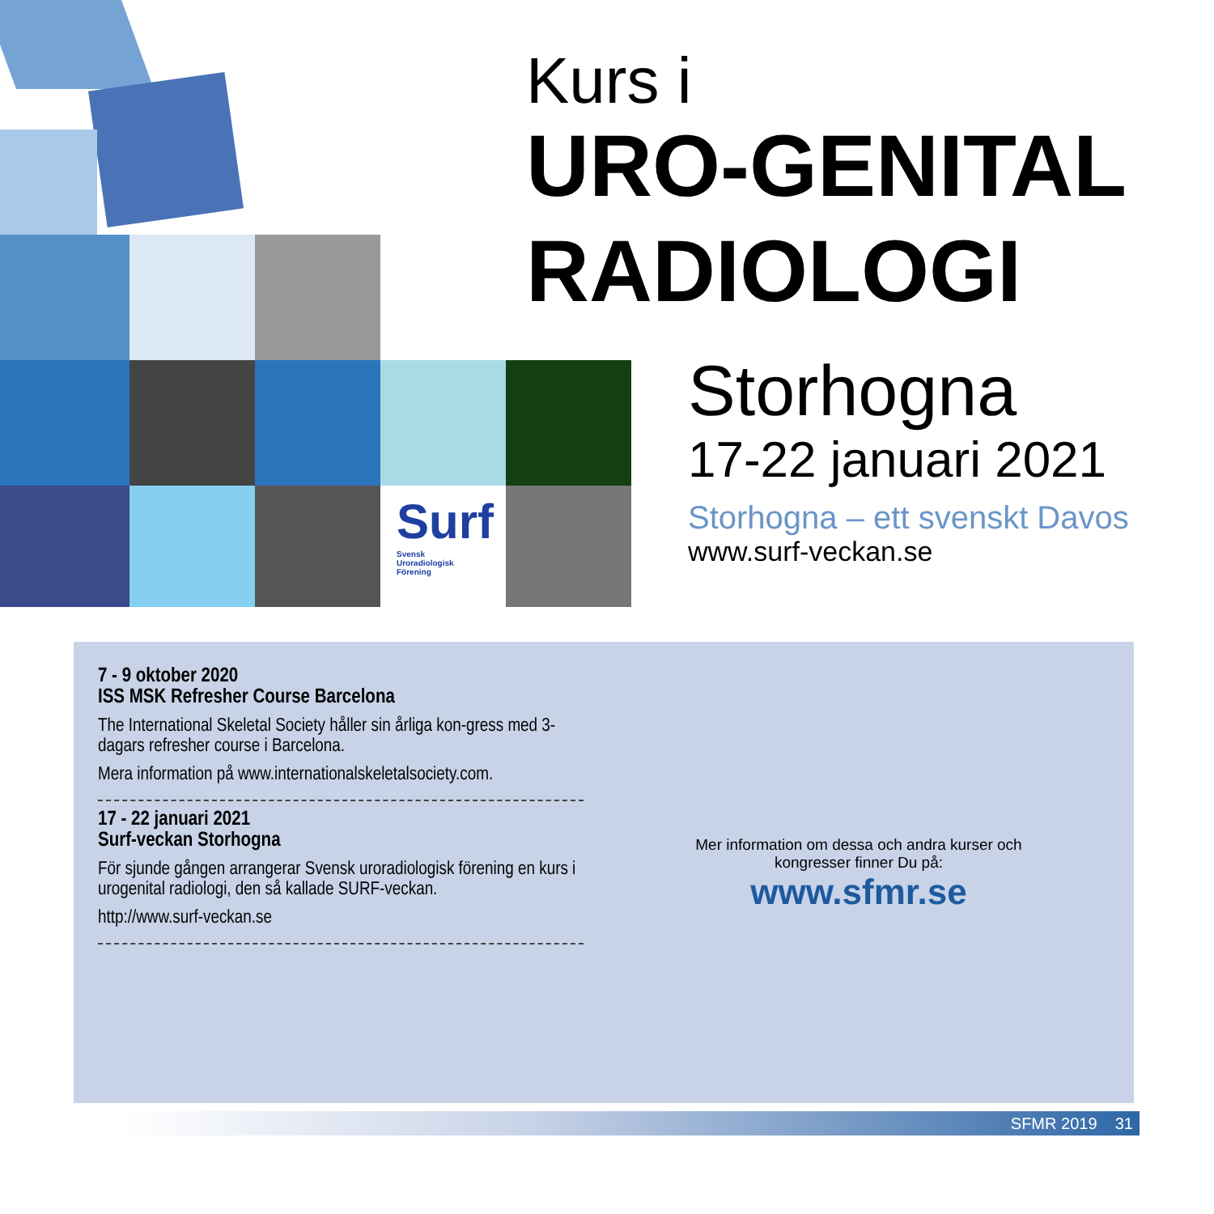Surf
Svensk
Uroradiologisk
Förening
Kurs i
URO-GENITAL
RADIOLOGI
Storhogna
17-22 januari 2021
Storhogna – ett svenskt Davos
www.surf-veckan.se
7 - 9 oktober 2020
ISS MSK Refresher Course Barcelona
The International Skeletal Society håller sin årliga kon-gress med 3-dagars refresher course i Barcelona.
Mera information på www.internationalskeletalsociety.com.
17 - 22 januari 2021
Surf-veckan Storhogna
För sjunde gången arrangerar Svensk uroradiologisk förening en kurs i urogenital radiologi, den så kallade SURF-veckan.
http://www.surf-veckan.se
Mer information om dessa och andra kurser och
kongresser finner Du på:
www.sfmr.se
SFMR 2019 31